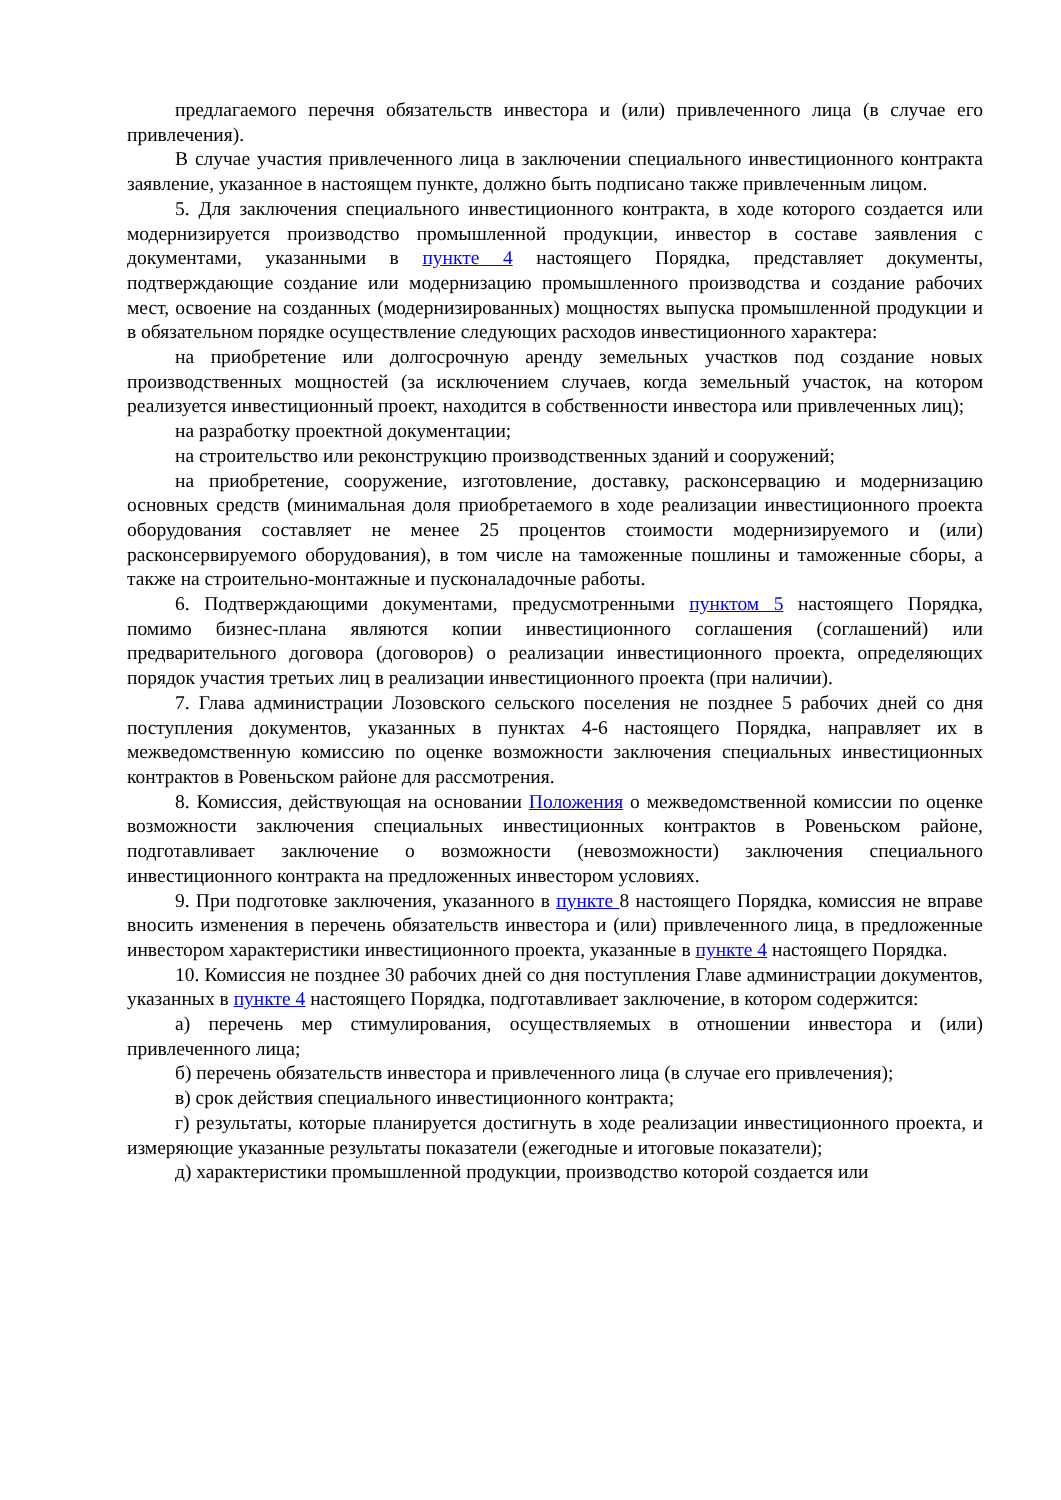предлагаемого перечня обязательств инвестора и (или) привлеченного лица (в случае его привлечения).
В случае участия привлеченного лица в заключении специального инвестиционного контракта заявление, указанное в настоящем пункте, должно быть подписано также привлеченным лицом.
5. Для заключения специального инвестиционного контракта, в ходе которого создается или модернизируется производство промышленной продукции, инвестор в составе заявления с документами, указанными в пункте 4 настоящего Порядка, представляет документы, подтверждающие создание или модернизацию промышленного производства и создание рабочих мест, освоение на созданных (модернизированных) мощностях выпуска промышленной продукции и в обязательном порядке осуществление следующих расходов инвестиционного характера:
на приобретение или долгосрочную аренду земельных участков под создание новых производственных мощностей (за исключением случаев, когда земельный участок, на котором реализуется инвестиционный проект, находится в собственности инвестора или привлеченных лиц);
на разработку проектной документации;
на строительство или реконструкцию производственных зданий и сооружений;
на приобретение, сооружение, изготовление, доставку, расконсервацию и модернизацию основных средств (минимальная доля приобретаемого в ходе реализации инвестиционного проекта оборудования составляет не менее 25 процентов стоимости модернизируемого и (или) расконсервируемого оборудования), в том числе на таможенные пошлины и таможенные сборы, а также на строительно-монтажные и пусконаладочные работы.
6. Подтверждающими документами, предусмотренными пунктом 5 настоящего Порядка, помимо бизнес-плана являются копии инвестиционного соглашения (соглашений) или предварительного договора (договоров) о реализации инвестиционного проекта, определяющих порядок участия третьих лиц в реализации инвестиционного проекта (при наличии).
7. Глава администрации Лозовского сельского поселения не позднее 5 рабочих дней со дня поступления документов, указанных в пунктах 4-6 настоящего Порядка, направляет их в межведомственную комиссию по оценке возможности заключения специальных инвестиционных контрактов в Ровеньском районе для рассмотрения.
8. Комиссия, действующая на основании Положения о межведомственной комиссии по оценке возможности заключения специальных инвестиционных контрактов в Ровеньском районе, подготавливает заключение о возможности (невозможности) заключения специального инвестиционного контракта на предложенных инвестором условиях.
9. При подготовке заключения, указанного в пункте 8 настоящего Порядка, комиссия не вправе вносить изменения в перечень обязательств инвестора и (или) привлеченного лица, в предложенные инвестором характеристики инвестиционного проекта, указанные в пункте 4 настоящего Порядка.
10. Комиссия не позднее 30 рабочих дней со дня поступления Главе администрации документов, указанных в пункте 4 настоящего Порядка, подготавливает заключение, в котором содержится:
а) перечень мер стимулирования, осуществляемых в отношении инвестора и (или) привлеченного лица;
б) перечень обязательств инвестора и привлеченного лица (в случае его привлечения);
в) срок действия специального инвестиционного контракта;
г) результаты, которые планируется достигнуть в ходе реализации инвестиционного проекта, и измеряющие указанные результаты показатели (ежегодные и итоговые показатели);
д) характеристики промышленной продукции, производство которой создается или